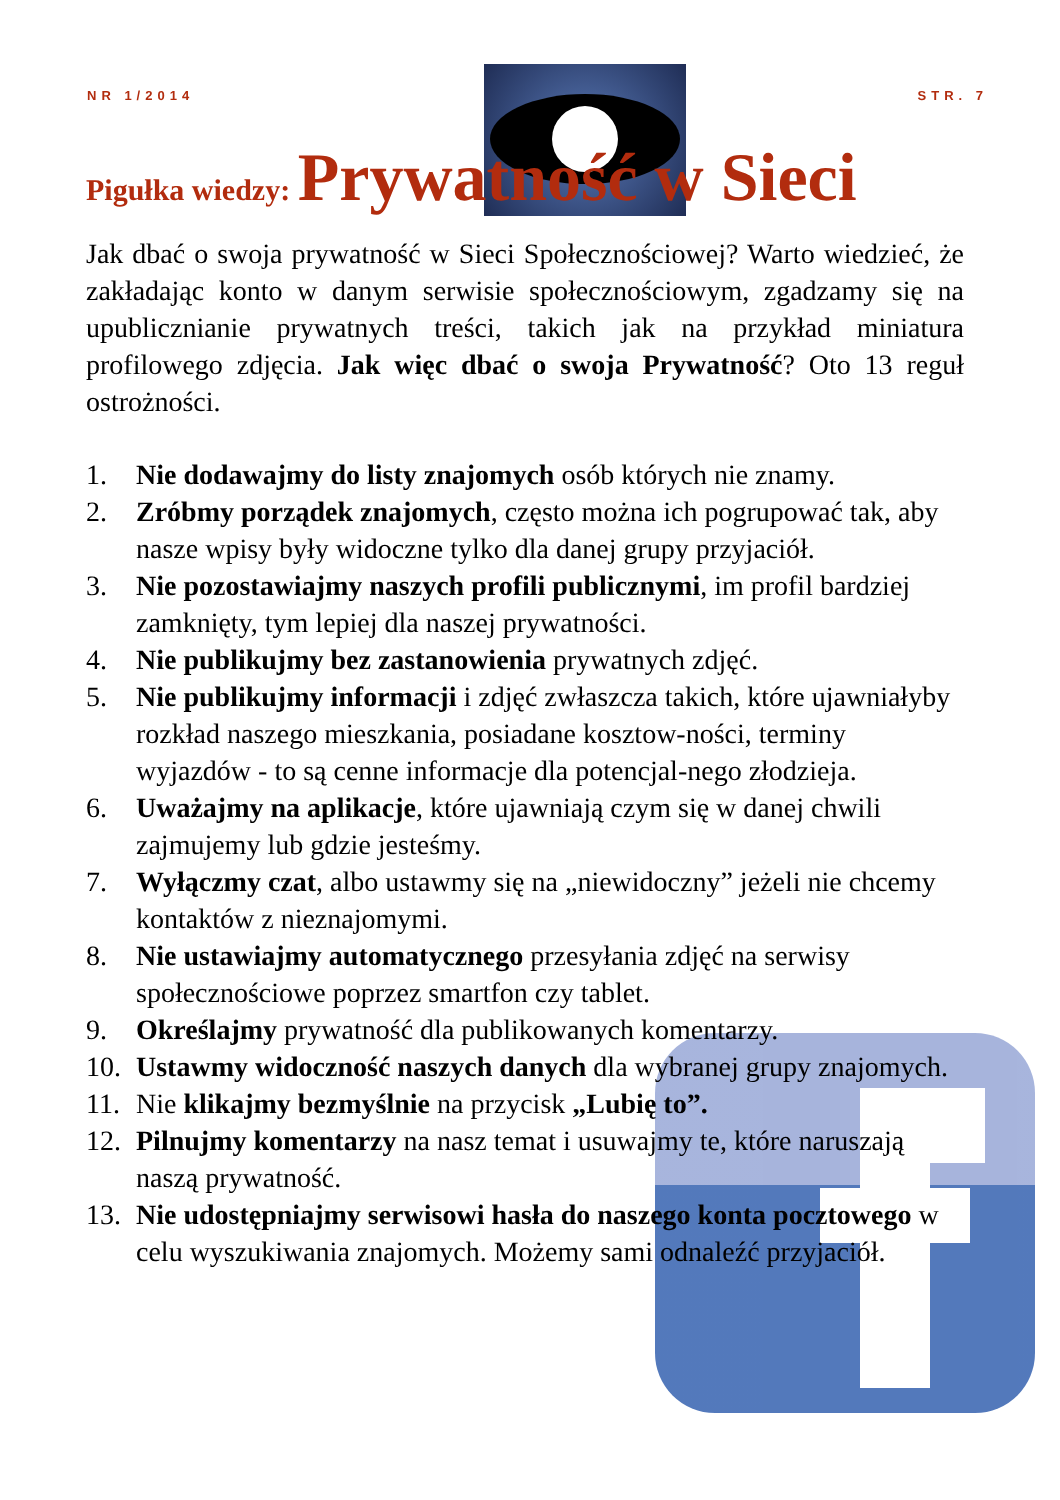NR 1/2014 STR. 7
Pigułka wiedzy: Prywatność w Sieci
Jak dbać o swoja prywatność w Sieci Społecznościowej? Warto wiedzieć, że zakładając konto w danym serwisie społecznościowym, zgadzamy się na upublicznianie prywatnych treści, takich jak na przykład miniatura profilowego zdjęcia. Jak więc dbać o swoja Prywatność? Oto 13 reguł ostrożności.
1. Nie dodawajmy do listy znajomych osób których nie znamy.
2. Zróbmy porządek znajomych, często można ich pogrupować tak, aby nasze wpisy były widoczne tylko dla danej grupy przyjaciół.
3. Nie pozostawiajmy naszych profili publicznymi, im profil bardziej zamknięty, tym lepiej dla naszej prywatności.
4. Nie publikujmy bez zastanowienia prywatnych zdjęć.
5. Nie publikujmy informacji i zdjęć zwłaszcza takich, które ujawniałyby rozkład naszego mieszkania, posiadane kosztow-ności, terminy wyjazdów - to są cenne informacje dla potencjal-nego złodzieja.
6. Uważajmy na aplikacje, które ujawniają czym się w danej chwili zajmujemy lub gdzie jesteśmy.
7. Wyłączmy czat, albo ustawmy się na „niewidoczny” jeżeli nie chcemy kontaktów z nieznajomymi.
8. Nie ustawiajmy automatycznego przesyłania zdjęć na serwisy społecznościowe poprzez smartfon czy tablet.
9. Określajmy prywatność dla publikowanych komentarzy.
10. Ustawmy widoczność naszych danych dla wybranej grupy znajomych.
11. Nie klikajmy bezmyślnie na przycisk „Lubię to”.
12. Pilnujmy komentarzy na nasz temat i usuwajmy te, które naruszają naszą prywatność.
13. Nie udostępniajmy serwisowi hasła do naszego konta pocztowego w celu wyszukiwania znajomych. Możemy sami odnaleźć przyjaciół.